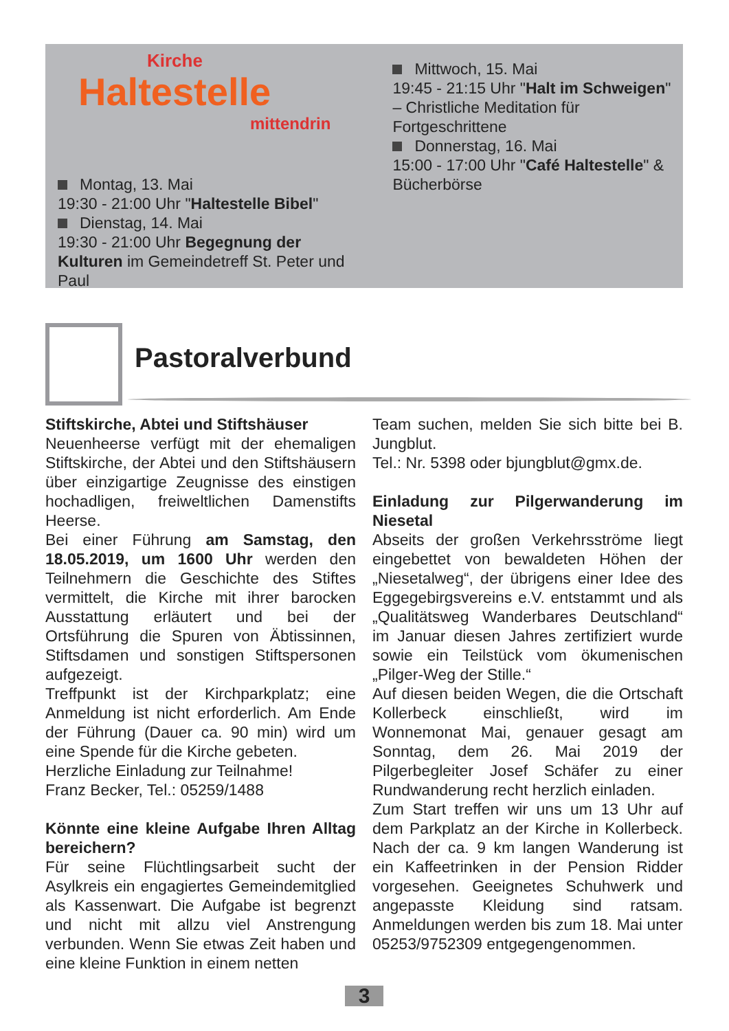Kirche
Haltestelle
mittendrin
Montag, 13. Mai
19:30 - 21:00 Uhr "Haltestelle Bibel"
Dienstag, 14. Mai
19:30 - 21:00 Uhr Begegnung der Kulturen im Gemeindetreff St. Peter und Paul
Mittwoch, 15. Mai
19:45 - 21:15 Uhr "Halt im Schweigen" – Christliche Meditation für Fortgeschrittene
Donnerstag, 16. Mai
15:00 - 17:00 Uhr "Café Haltestelle" & Bücherbörse
Pastoralverbund
Stiftskirche, Abtei und Stiftshäuser
Neuenheerse verfügt mit der ehemaligen Stiftskirche, der Abtei und den Stiftshäusern über einzigartige Zeugnisse des einstigen hochadligen, freiweltlichen Damenstifts Heerse.
Bei einer Führung am Samstag, den 18.05.2019, um 1600 Uhr werden den Teilnehmern die Geschichte des Stiftes vermittelt, die Kirche mit ihrer barocken Ausstattung erläutert und bei der Ortsführung die Spuren von Äbtissinnen, Stiftsdamen und sonstigen Stiftspersonen aufgezeigt.
Treffpunkt ist der Kirchparkplatz; eine Anmeldung ist nicht erforderlich. Am Ende der Führung (Dauer ca. 90 min) wird um eine Spende für die Kirche gebeten.
Herzliche Einladung zur Teilnahme!
Franz Becker, Tel.: 05259/1488
Könnte eine kleine Aufgabe Ihren Alltag bereichern?
Für seine Flüchtlingsarbeit sucht der Asylkreis ein engagiertes Gemeindemitglied als Kassenwart. Die Aufgabe ist begrenzt und nicht mit allzu viel Anstrengung verbunden. Wenn Sie etwas Zeit haben und eine kleine Funktion in einem netten
Team suchen, melden Sie sich bitte bei B. Jungblut.
Tel.: Nr. 5398 oder bjungblut@gmx.de.
Einladung zur Pilgerwanderung im Niesetal
Abseits der großen Verkehrsströme liegt eingebettet von bewaldeten Höhen der „Niesetalweg“, der übrigens einer Idee des Eggegebirgsvereins e.V. entstammt und als „Qualitätsweg Wanderbares Deutschland“ im Januar diesen Jahres zertifiziert wurde sowie ein Teilstück vom ökumenischen „Pilger-Weg der Stille.“
Auf diesen beiden Wegen, die die Ortschaft Kollerbeck einschließt, wird im Wonnemonat Mai, genauer gesagt am Sonntag, dem 26. Mai 2019 der Pilgerbegleiter Josef Schäfer zu einer Rundwanderung recht herzlich einladen.
Zum Start treffen wir uns um 13 Uhr auf dem Parkplatz an der Kirche in Kollerbeck. Nach der ca. 9 km langen Wanderung ist ein Kaffeetrinken in der Pension Ridder vorgesehen. Geeignetes Schuhwerk und angepasste Kleidung sind ratsam. Anmeldungen werden bis zum 18. Mai unter 05253/9752309 entgegengenommen.
3